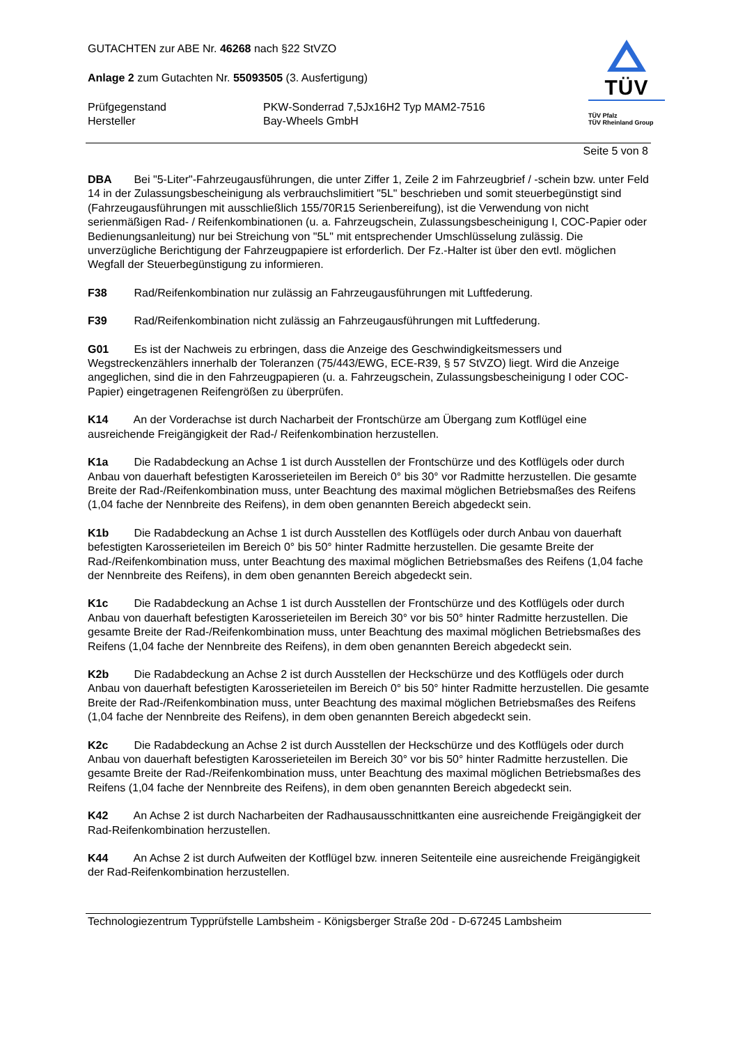TÜV
TÜV Pfalz
TÜV Rheinland Group
GUTACHTEN zur ABE Nr. 46268 nach §22 StVZO
Anlage 2 zum Gutachten Nr. 55093505 (3. Ausfertigung)
Prüfgegenstand PKW-Sonderrad 7,5Jx16H2 Typ MAM2-7516
Hersteller Bay-Wheels GmbH
Seite 5 von 8
DBA Bei "5-Liter"-Fahrzeugausführungen, die unter Ziffer 1, Zeile 2 im Fahrzeugbrief / -schein bzw. unter Feld 14 in der Zulassungsbescheinigung als verbrauchslimitiert "5L" beschrieben und somit steuerbegünstigt sind (Fahrzeugausführungen mit ausschließlich 155/70R15 Serienbereifung), ist die Verwendung von nicht serienmäßigen Rad- / Reifenkombinationen (u. a. Fahrzeugschein, Zulassungsbescheinigung I, COC-Papier oder Bedienungsanleitung) nur bei Streichung von "5L" mit entsprechender Umschlüsselung zulässig. Die unverzügliche Berichtigung der Fahrzeugpapiere ist erforderlich. Der Fz.-Halter ist über den evtl. möglichen Wegfall der Steuerbegünstigung zu informieren.
F38 Rad/Reifenkombination nur zulässig an Fahrzeugausführungen mit Luftfederung.
F39 Rad/Reifenkombination nicht zulässig an Fahrzeugausführungen mit Luftfederung.
G01 Es ist der Nachweis zu erbringen, dass die Anzeige des Geschwindigkeitsmessers und Wegstreckenzählers innerhalb der Toleranzen (75/443/EWG, ECE-R39, § 57 StVZO) liegt. Wird die Anzeige angeglichen, sind die in den Fahrzeugpapieren (u. a. Fahrzeugschein, Zulassungsbescheinigung I oder COC-Papier) eingetragenen Reifengrößen zu überprüfen.
K14 An der Vorderachse ist durch Nacharbeit der Frontschürze am Übergang zum Kotflügel eine ausreichende Freigängigkeit der Rad-/ Reifenkombination herzustellen.
K1a Die Radabdeckung an Achse 1 ist durch Ausstellen der Frontschürze und des Kotflügels oder durch Anbau von dauerhaft befestigten Karosserieteilen im Bereich 0° bis 30° vor Radmitte herzustellen. Die gesamte Breite der Rad-/Reifenkombination muss, unter Beachtung des maximal möglichen Betriebsmaßes des Reifens (1,04 fache der Nennbreite des Reifens), in dem oben genannten Bereich abgedeckt sein.
K1b Die Radabdeckung an Achse 1 ist durch Ausstellen des Kotflügels oder durch Anbau von dauerhaft befestigten Karosserieteilen im Bereich 0° bis 50° hinter Radmitte herzustellen. Die gesamte Breite der Rad-/Reifenkombination muss, unter Beachtung des maximal möglichen Betriebsmaßes des Reifens (1,04 fache der Nennbreite des Reifens), in dem oben genannten Bereich abgedeckt sein.
K1c Die Radabdeckung an Achse 1 ist durch Ausstellen der Frontschürze und des Kotflügels oder durch Anbau von dauerhaft befestigten Karosserieteilen im Bereich 30° vor bis 50° hinter Radmitte herzustellen. Die gesamte Breite der Rad-/Reifenkombination muss, unter Beachtung des maximal möglichen Betriebsmaßes des Reifens (1,04 fache der Nennbreite des Reifens), in dem oben genannten Bereich abgedeckt sein.
K2b Die Radabdeckung an Achse 2 ist durch Ausstellen der Heckschürze und des Kotflügels oder durch Anbau von dauerhaft befestigten Karosserieteilen im Bereich 0° bis 50° hinter Radmitte herzustellen. Die gesamte Breite der Rad-/Reifenkombination muss, unter Beachtung des maximal möglichen Betriebsmaßes des Reifens (1,04 fache der Nennbreite des Reifens), in dem oben genannten Bereich abgedeckt sein.
K2c Die Radabdeckung an Achse 2 ist durch Ausstellen der Heckschürze und des Kotflügels oder durch Anbau von dauerhaft befestigten Karosserieteilen im Bereich 30° vor bis 50° hinter Radmitte herzustellen. Die gesamte Breite der Rad-/Reifenkombination muss, unter Beachtung des maximal möglichen Betriebsmaßes des Reifens (1,04 fache der Nennbreite des Reifens), in dem oben genannten Bereich abgedeckt sein.
K42 An Achse 2 ist durch Nacharbeiten der Radhausausschnittkanten eine ausreichende Freigängigkeit der Rad-Reifenkombination herzustellen.
K44 An Achse 2 ist durch Aufweiten der Kotflügel bzw. inneren Seitenteile eine ausreichende Freigängigkeit der Rad-Reifenkombination herzustellen.
Technologiezentrum Typprüfstelle Lambsheim - Königsberger Straße 20d - D-67245 Lambsheim